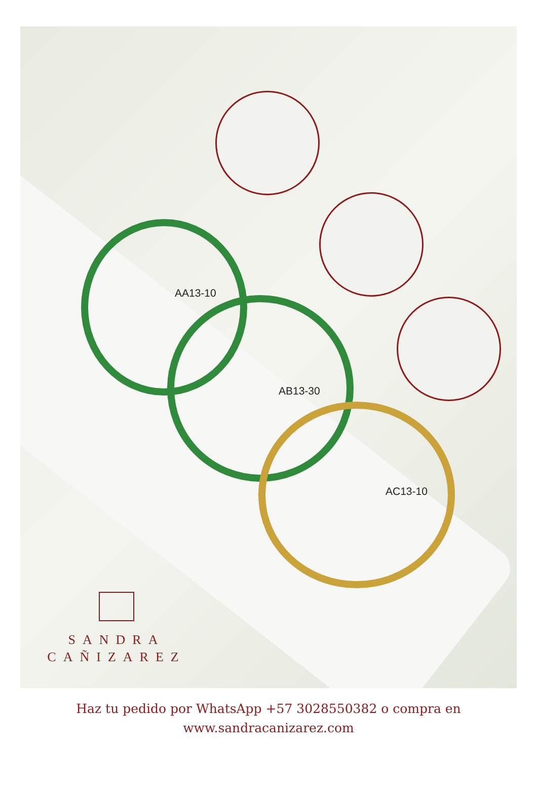AA13-10
AB13-30
AC13-10
SANDRA
CAÑIZAREZ
Haz tu pedido por WhatsApp +57 3028550382 o compra en
www.sandracanizarez.com